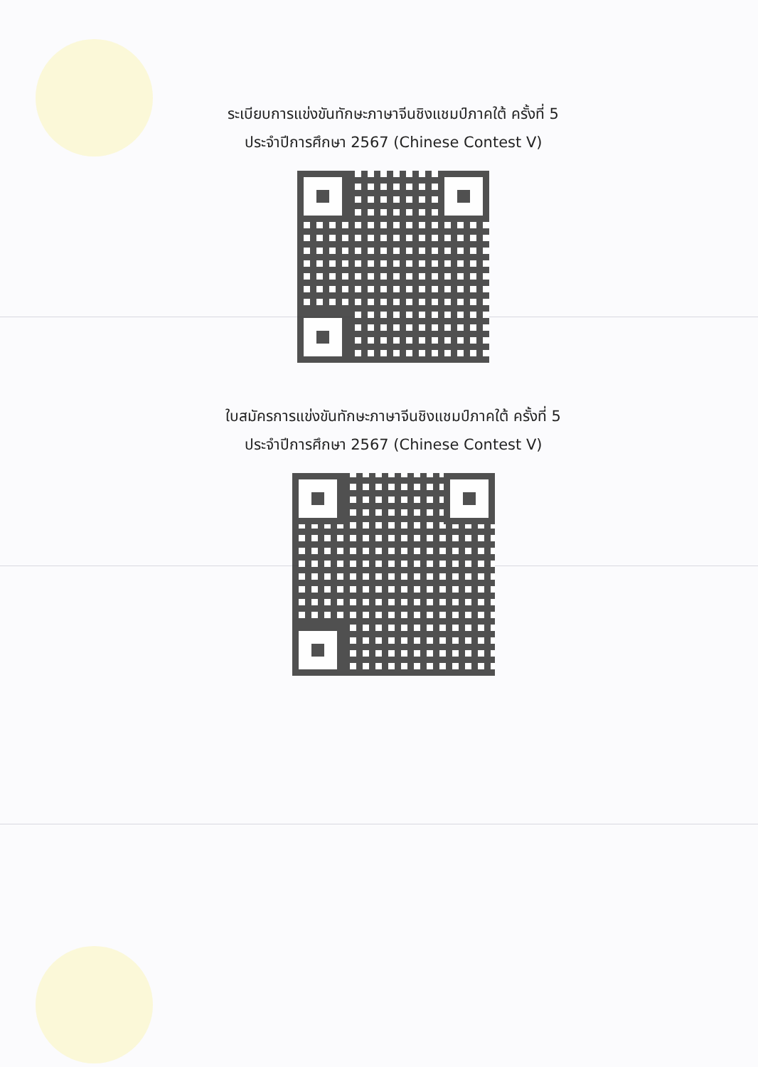ระเบียบการแข่งขันทักษะภาษาจีนชิงแชมป์ภาคใต้ ครั้งที่ 5
ประจำปีการศึกษา 2567 (Chinese Contest V)
ใบสมัครการแข่งขันทักษะภาษาจีนชิงแชมป์ภาคใต้ ครั้งที่ 5
ประจำปีการศึกษา 2567 (Chinese Contest V)